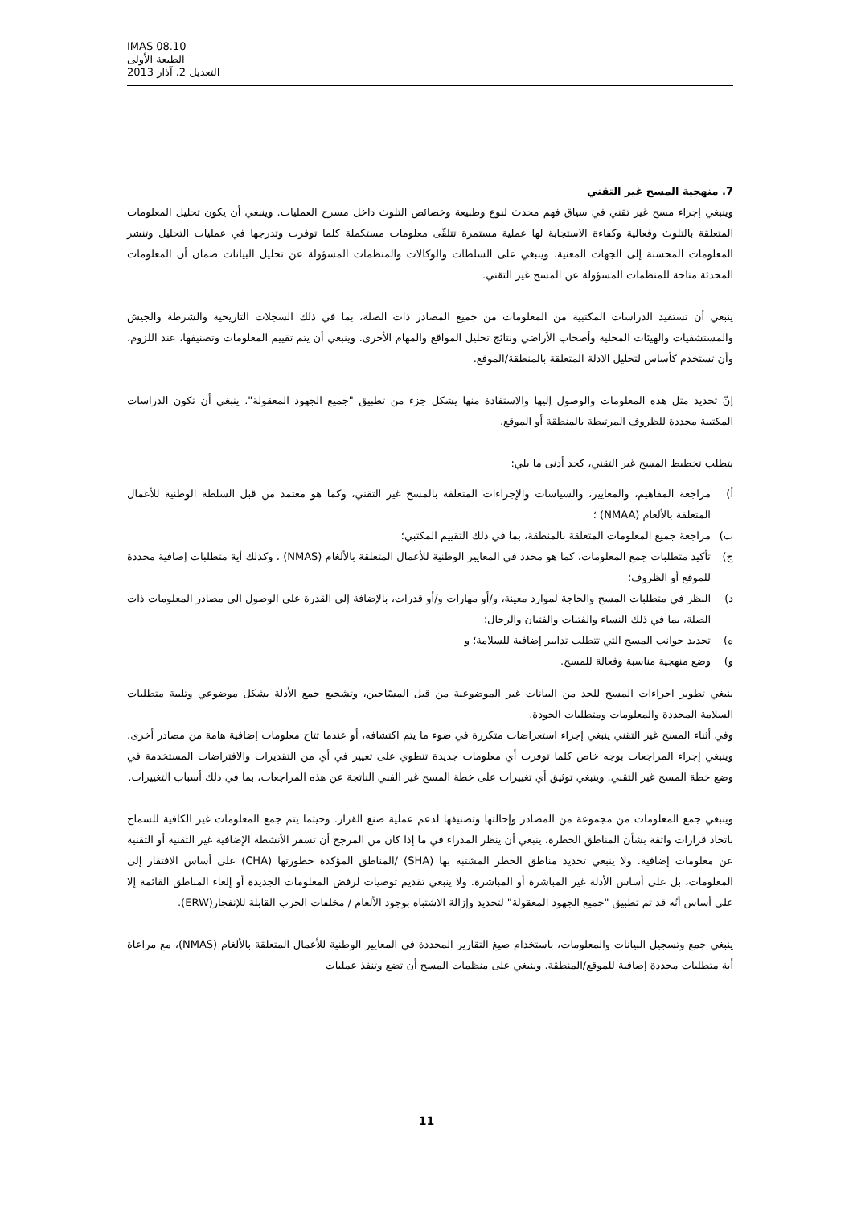IMAS 08.10
الطبعة الأولى
التعديل 2، آذار 2013
7. منهجية المسح غير التقني
وينبغي إجراء مسح غير تقني في سياق فهم محدث لنوع وطبيعة وخصائص التلوث داخل مسرح العمليات. وينبغي أن يكون تحليل المعلومات المتعلقة بالتلوث وفعالية وكفاءة الاستجابة لها عملية مستمرة تتلقّى معلومات مستكملة كلما توفرت وتدرجها في عمليات التحليل وتنشر المعلومات المحسنة إلى الجهات المعنية. وينبغي على السلطات والوكالات والمنظمات المسؤولة عن تحليل البيانات ضمان أن المعلومات المحدثة متاحة للمنظمات المسؤولة عن المسح غير التقني.
ينبغي أن تستفيد الدراسات المكتبية من المعلومات من جميع المصادر ذات الصلة، بما في ذلك السجلات التاريخية والشرطة والجيش والمستشفيات والهيئات المحلية وأصحاب الأراضي ونتائج تحليل المواقع والمهام الأخرى. وينبغي أن يتم تقييم المعلومات وتصنيفها، عند اللزوم، وأن تستخدم كأساس لتحليل الادلة المتعلقة بالمنطقة/الموقع.
إنّ تحديد مثل هذه المعلومات والوصول إليها والاستفادة منها يشكل جزء من تطبيق "جميع الجهود المعقولة". ينبغي أن تكون الدراسات المكتبية محددة للظروف المرتبطة بالمنطقة أو الموقع.
يتطلب تخطيط المسح غير التقني، كحد أدنى ما يلي:
أ) مراجعة المفاهيم، والمعايير، والسياسات والإجراءات المتعلقة بالمسح غير التقني، وكما هو معتمد من قبل السلطة الوطنية للأعمال المتعلقة بالألغام (NMAA) ؛
ب) مراجعة جميع المعلومات المتعلقة بالمنطقة، بما في ذلك التقييم المكتبي؛
ج) تأكيد متطلبات جمع المعلومات، كما هو محدد في المعايير الوطنية للأعمال المتعلقة بالألغام (NMAS) ، وكذلك أية متطلبات إضافية محددة للموقع أو الظروف؛
د) النظر في متطلبات المسح والحاجة لموارد معينة، و/أو مهارات و/أو قدرات، بالإضافة إلى القدرة على الوصول الى مصادر المعلومات ذات الصلة، بما في ذلك النساء والفتيات والفتيان والرجال؛
ه) تحديد جوانب المسح التي تتطلب تدابير إضافية للسلامة؛ و
و) وضع منهجية مناسبة وفعالة للمسح.
ينبغي تطوير اجراءات المسح للحد من البيانات غير الموضوعية من قبل المسّاحين، وتشجيع جمع الأدلة بشكل موضوعي وتلبية متطلبات السلامة المحددة والمعلومات ومتطلبات الجودة.
وفي أثناء المسح غير التقني ينبغي إجراء استعراضات متكررة في ضوء ما يتم اكتشافه، أو عندما تتاح معلومات إضافية هامة من مصادر أخرى. وينبغي إجراء المراجعات بوجه خاص كلما توفرت أي معلومات جديدة تنطوي على تغيير في أي من التقديرات والافتراضات المستخدمة في وضع خطة المسح غير التقني. وينبغي توثيق أي تغييرات على خطة المسح غير الفني الناتجة عن هذه المراجعات، بما في ذلك أسباب التغييرات.
وينبغي جمع المعلومات من مجموعة من المصادر وإحالتها وتصنيفها لدعم عملية صنع القرار. وحيثما يتم جمع المعلومات غير الكافية للسماح باتخاذ قرارات واثقة بشأن المناطق الخطرة، ينبغي أن ينظر المدراء في ما إذا كان من المرجح أن تسفر الأنشطة الإضافية غير التقنية أو التقنية عن معلومات إضافية. ولا ينبغي تحديد مناطق الخطر المشتبه بها (SHA) /المناطق المؤكدة خطورتها (CHA) على أساس الافتقار إلى المعلومات، بل على أساس الأدلة غير المباشرة أو المباشرة. ولا ينبغي تقديم توصيات لرفض المعلومات الجديدة أو إلغاء المناطق القائمة إلا على أساس أنّه قد تم تطبيق "جميع الجهود المعقولة" لتحديد وإزالة الاشتباه بوجود الألغام / مخلفات الحرب القابلة للإنفجار(ERW).
ينبغي جمع وتسجيل البيانات والمعلومات، باستخدام صيغ التقارير المحددة في المعايير الوطنية للأعمال المتعلقة بالألغام (NMAS)، مع مراعاة أية متطلبات محددة إضافية للموقع/المنطقة. وينبغي على منظمات المسح أن تضع وتنفذ عمليات
11